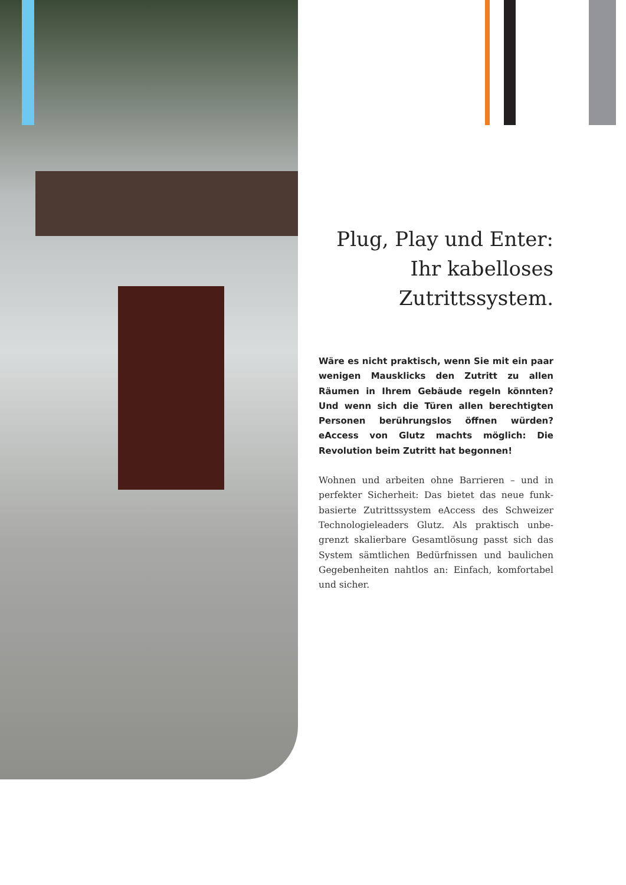Plug, Play und Enter:
Ihr kabelloses
Zutrittssystem.
Wäre es nicht praktisch, wenn Sie mit ein paar wenigen Mausklicks den Zutritt zu allen Räumen in Ihrem Gebäude regeln könnten? Und wenn sich die Türen allen berechtigten Personen berührungslos öffnen würden? eAccess von Glutz machts möglich: Die Revolution beim Zutritt hat begonnen!
Wohnen und arbeiten ohne Barrieren – und in perfekter Sicherheit: Das bietet das neue funk­basierte Zutrittssystem eAccess des Schweizer Technologieleaders Glutz. Als praktisch unbe­grenzt skalierbare Gesamtlösung passt sich das System sämtlichen Bedürfnissen und baulichen Gegebenheiten nahtlos an: Einfach, komfortabel und sicher.